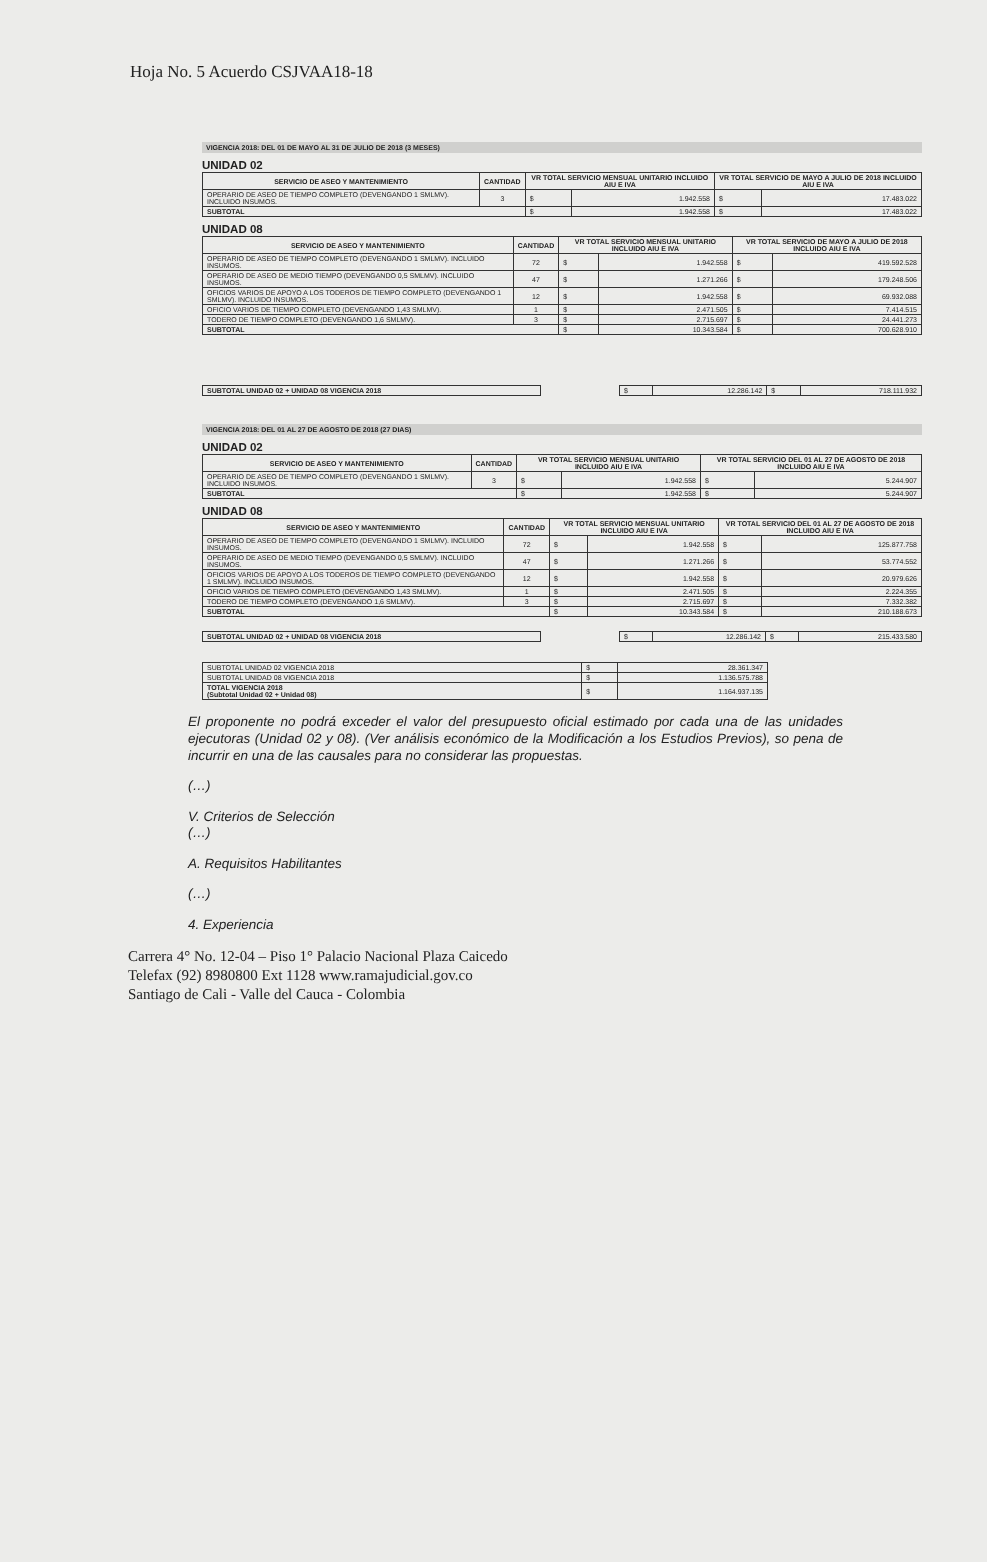Hoja No. 5 Acuerdo CSJVAA18-18
VIGENCIA 2018: DEL 01 DE MAYO AL 31 DE JULIO DE 2018 (3 MESES)
UNIDAD 02
| SERVICIO DE ASEO Y MANTENIMIENTO | CANTIDAD | VR TOTAL SERVICIO MENSUAL UNITARIO INCLUIDO AIU E IVA | | VR TOTAL SERVICIO DE MAYO A JULIO DE 2018 INCLUIDO AIU E IVA | |
| --- | --- | --- | --- | --- | --- |
| OPERARIO DE ASEO DE TIEMPO COMPLETO (DEVENGANDO 1 SMLMV). INCLUIDO INSUMOS. | 3 | $ | 1.942.558 | $ | 17.483.022 |
| SUBTOTAL | | $ | 1.942.558 | $ | 17.483.022 |
UNIDAD 08
| SERVICIO DE ASEO Y MANTENIMIENTO | CANTIDAD | VR TOTAL SERVICIO MENSUAL UNITARIO INCLUIDO AIU E IVA | | VR TOTAL SERVICIO DE MAYO A JULIO DE 2018 INCLUIDO AIU E IVA | |
| --- | --- | --- | --- | --- | --- |
| OPERARIO DE ASEO DE TIEMPO COMPLETO (DEVENGANDO 1 SMLMV). INCLUIDO INSUMOS. | 72 | $ | 1.942.558 | $ | 419.592.528 |
| OPERARIO DE ASEO DE MEDIO TIEMPO (DEVENGANDO 0,5 SMLMV). INCLUIDO INSUMOS. | 47 | $ | 1.271.266 | $ | 179.248.506 |
| OFICIOS VARIOS DE APOYO A LOS TODEROS DE TIEMPO COMPLETO (DEVENGANDO 1 SMLMV). INCLUIDO INSUMOS. | 12 | $ | 1.942.558 | $ | 69.932.088 |
| OFICIO VARIOS DE TIEMPO COMPLETO (DEVENGANDO 1,43 SMLMV). | 1 | $ | 2.471.505 | $ | 7.414.515 |
| TODERO DE TIEMPO COMPLETO (DEVENGANDO 1,6 SMLMV). | 3 | $ | 2.715.697 | $ | 24.441.273 |
| SUBTOTAL | | $ | 10.343.584 | $ | 700.628.910 |
| SUBTOTAL UNIDAD 02 + UNIDAD 08 VIGENCIA 2018 | | $ | 12.286.142 | $ | 718.111.932 |
VIGENCIA 2018: DEL 01 AL 27 DE AGOSTO DE 2018 (27 DIAS)
UNIDAD 02
| SERVICIO DE ASEO Y MANTENIMIENTO | CANTIDAD | VR TOTAL SERVICIO MENSUAL UNITARIO INCLUIDO AIU E IVA | | VR TOTAL SERVICIO DEL 01 AL 27 DE AGOSTO DE 2018 INCLUIDO AIU E IVA | |
| --- | --- | --- | --- | --- | --- |
| OPERARIO DE ASEO DE TIEMPO COMPLETO (DEVENGANDO 1 SMLMV). INCLUIDO INSUMOS. | 3 | $ | 1.942.558 | $ | 5.244.907 |
| SUBTOTAL | | $ | 1.942.558 | $ | 5.244.907 |
UNIDAD 08
| SERVICIO DE ASEO Y MANTENIMIENTO | CANTIDAD | VR TOTAL SERVICIO MENSUAL UNITARIO INCLUIDO AIU E IVA | | VR TOTAL SERVICIO DEL 01 AL 27 DE AGOSTO DE 2018 INCLUIDO AIU E IVA | |
| --- | --- | --- | --- | --- | --- |
| OPERARIO DE ASEO DE TIEMPO COMPLETO (DEVENGANDO 1 SMLMV). INCLUIDO INSUMOS. | 72 | $ | 1.942.558 | $ | 125.877.758 |
| OPERARIO DE ASEO DE MEDIO TIEMPO (DEVENGANDO 0,5 SMLMV). INCLUIDO INSUMOS. | 47 | $ | 1.271.266 | $ | 53.774.552 |
| OFICIOS VARIOS DE APOYO A LOS TODEROS DE TIEMPO COMPLETO (DEVENGANDO 1 SMLMV). INCLUIDO INSUMOS. | 12 | $ | 1.942.558 | $ | 20.979.626 |
| OFICIO VARIOS DE TIEMPO COMPLETO (DEVENGANDO 1,43 SMLMV). | 1 | $ | 2.471.505 | $ | 2.224.355 |
| TODERO DE TIEMPO COMPLETO (DEVENGANDO 1,6 SMLMV). | 3 | $ | 2.715.697 | $ | 7.332.382 |
| SUBTOTAL | | $ | 10.343.584 | $ | 210.188.673 |
| SUBTOTAL UNIDAD 02 + UNIDAD 08 VIGENCIA 2018 | | $ | 12.286.142 | $ | 215.433.580 |
| SUBTOTAL UNIDAD 02 VIGENCIA 2018 | $ | 28.361.347 |
| SUBTOTAL UNIDAD 08 VIGENCIA 2018 | $ | 1.136.575.788 |
| TOTAL VIGENCIA 2018 (Subtotal Unidad 02 + Unidad 08) | $ | 1.164.937.135 |
El proponente no podrá exceder el valor del presupuesto oficial estimado por cada una de las unidades ejecutoras (Unidad 02 y 08). (Ver análisis económico de la Modificación a los Estudios Previos), so pena de incurrir en una de las causales para no considerar las propuestas.
(…)
V. Criterios de Selección
(…)
A. Requisitos Habilitantes
(…)
4. Experiencia
Carrera 4° No. 12-04 – Piso 1° Palacio Nacional Plaza Caicedo
Telefax (92) 8980800 Ext 1128 www.ramajudicial.gov.co
Santiago de Cali - Valle del Cauca - Colombia